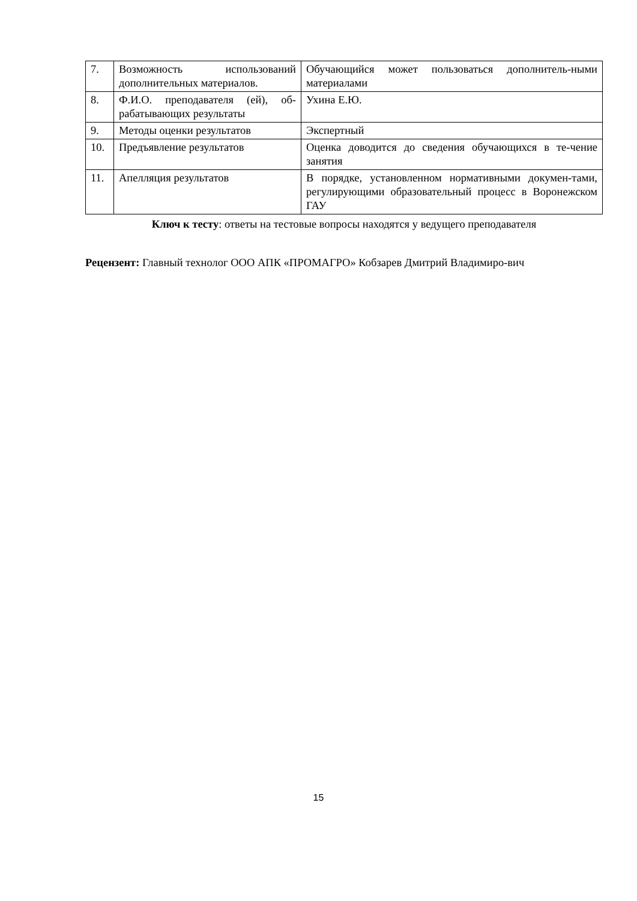| 7. | Возможность использований дополнительных материалов. | Обучающийся может пользоваться дополнитель-ными материалами |
| 8. | Ф.И.О. преподавателя (ей), об-рабатывающих результаты | Ухина Е.Ю. |
| 9. | Методы оценки результатов | Экспертный |
| 10. | Предъявление результатов | Оценка доводится до сведения обучающихся в те-чение занятия |
| 11. | Апелляция результатов | В порядке, установленном нормативными докумен-тами, регулирующими образовательный процесс в Воронежском ГАУ |
Ключ к тесту: ответы на тестовые вопросы находятся у ведущего преподавателя
Рецензент: Главный технолог ООО АПК «ПРОМАГРО» Кобзарев Дмитрий Владимиро-вич
15